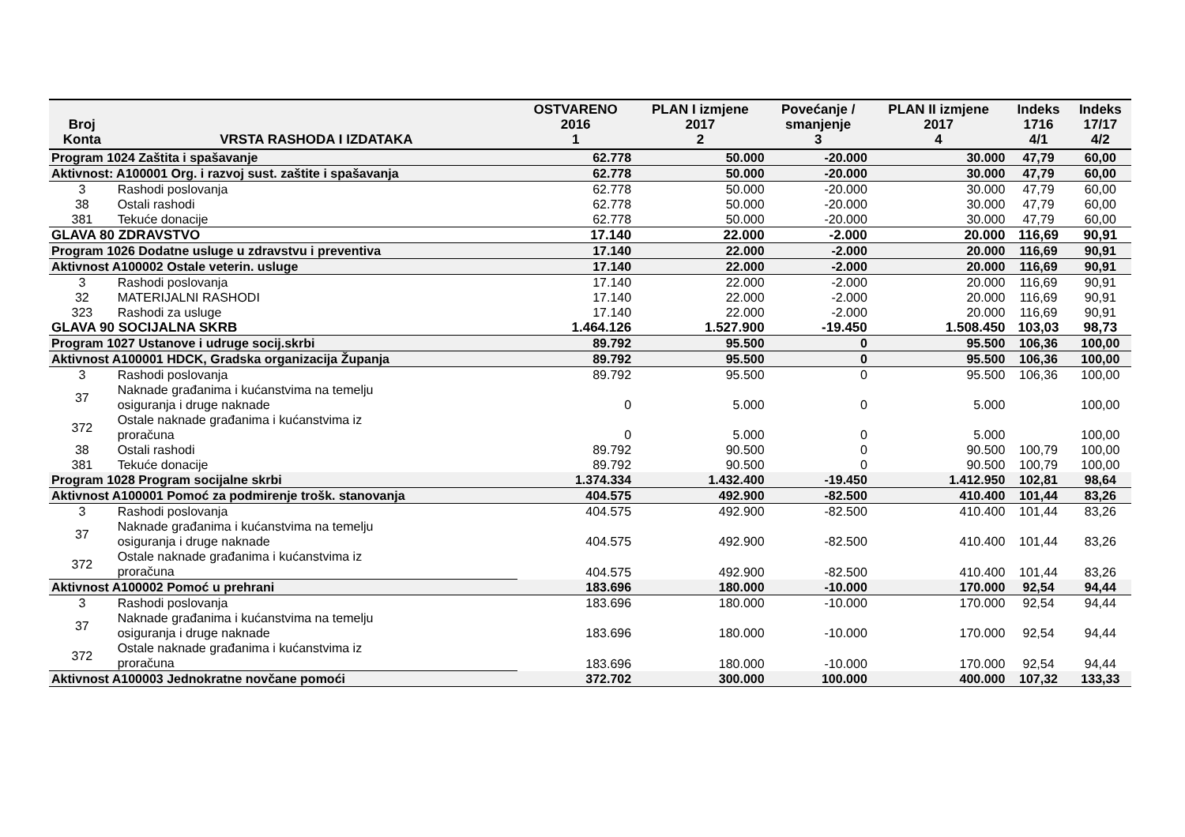| Broj Konta | VRSTA RASHODA I IZDATAKA | OSTVARENO 2016 1 | PLAN I izmjene 2017 2 | Povećanje / smanjenje 3 | PLAN II izmjene 2017 4 | Indeks 1716 4/1 | Indeks 17/17 4/2 |
| --- | --- | --- | --- | --- | --- | --- | --- |
| Program 1024 Zaštita i spašavanje | | 62.778 | 50.000 | -20.000 | 30.000 | 47,79 | 60,00 |
| Aktivnost: A100001 Org. i razvoj sust. zaštite i spašavanja | | 62.778 | 50.000 | -20.000 | 30.000 | 47,79 | 60,00 |
| 3 | Rashodi poslovanja | 62.778 | 50.000 | -20.000 | 30.000 | 47,79 | 60,00 |
| 38 | Ostali rashodi | 62.778 | 50.000 | -20.000 | 30.000 | 47,79 | 60,00 |
| 381 | Tekuće donacije | 62.778 | 50.000 | -20.000 | 30.000 | 47,79 | 60,00 |
| GLAVA 80 ZDRAVSTVO | | 17.140 | 22.000 | -2.000 | 20.000 | 116,69 | 90,91 |
| Program 1026 Dodatne usluge u zdravstvu i preventiva | | 17.140 | 22.000 | -2.000 | 20.000 | 116,69 | 90,91 |
| Aktivnost A100002 Ostale veterin. usluge | | 17.140 | 22.000 | -2.000 | 20.000 | 116,69 | 90,91 |
| 3 | Rashodi poslovanja | 17.140 | 22.000 | -2.000 | 20.000 | 116,69 | 90,91 |
| 32 | MATERIJALNI RASHODI | 17.140 | 22.000 | -2.000 | 20.000 | 116,69 | 90,91 |
| 323 | Rashodi za usluge | 17.140 | 22.000 | -2.000 | 20.000 | 116,69 | 90,91 |
| GLAVA 90 SOCIJALNA SKRB | | 1.464.126 | 1.527.900 | -19.450 | 1.508.450 | 103,03 | 98,73 |
| Program 1027 Ustanove i udruge socij.skrbi | | 89.792 | 95.500 | 0 | 95.500 | 106,36 | 100,00 |
| Aktivnost A100001 HDCK, Gradska organizacija Županja | | 89.792 | 95.500 | 0 | 95.500 | 106,36 | 100,00 |
| 3 | Rashodi poslovanja | 89.792 | 95.500 | 0 | 95.500 | 106,36 | 100,00 |
| 37 | Naknade građanima i kućanstvima na temelju osiguranja i druge naknade | 0 | 5.000 | 0 | 5.000 | | 100,00 |
| 372 | Ostale naknade građanima i kućanstvima iz proračuna | 0 | 5.000 | 0 | 5.000 | | 100,00 |
| 38 | Ostali rashodi | 89.792 | 90.500 | 0 | 90.500 | 100,79 | 100,00 |
| 381 | Tekuće donacije | 89.792 | 90.500 | 0 | 90.500 | 100,79 | 100,00 |
| Program 1028 Program socijalne skrbi | | 1.374.334 | 1.432.400 | -19.450 | 1.412.950 | 102,81 | 98,64 |
| Aktivnost A100001 Pomoć za podmirenje trošk. stanovanja | | 404.575 | 492.900 | -82.500 | 410.400 | 101,44 | 83,26 |
| 3 | Rashodi poslovanja | 404.575 | 492.900 | -82.500 | 410.400 | 101,44 | 83,26 |
| 37 | Naknade građanima i kućanstvima na temelju osiguranja i druge naknade | 404.575 | 492.900 | -82.500 | 410.400 | 101,44 | 83,26 |
| 372 | Ostale naknade građanima i kućanstvima iz proračuna | 404.575 | 492.900 | -82.500 | 410.400 | 101,44 | 83,26 |
| Aktivnost A100002 Pomoć u prehrani | | 183.696 | 180.000 | -10.000 | 170.000 | 92,54 | 94,44 |
| 3 | Rashodi poslovanja | 183.696 | 180.000 | -10.000 | 170.000 | 92,54 | 94,44 |
| 37 | Naknade građanima i kućanstvima na temelju osiguranja i druge naknade | 183.696 | 180.000 | -10.000 | 170.000 | 92,54 | 94,44 |
| 372 | Ostale naknade građanima i kućanstvima iz proračuna | 183.696 | 180.000 | -10.000 | 170.000 | 92,54 | 94,44 |
| Aktivnost A100003 Jednokratne novčane pomoći | | 372.702 | 300.000 | 100.000 | 400.000 | 107,32 | 133,33 |